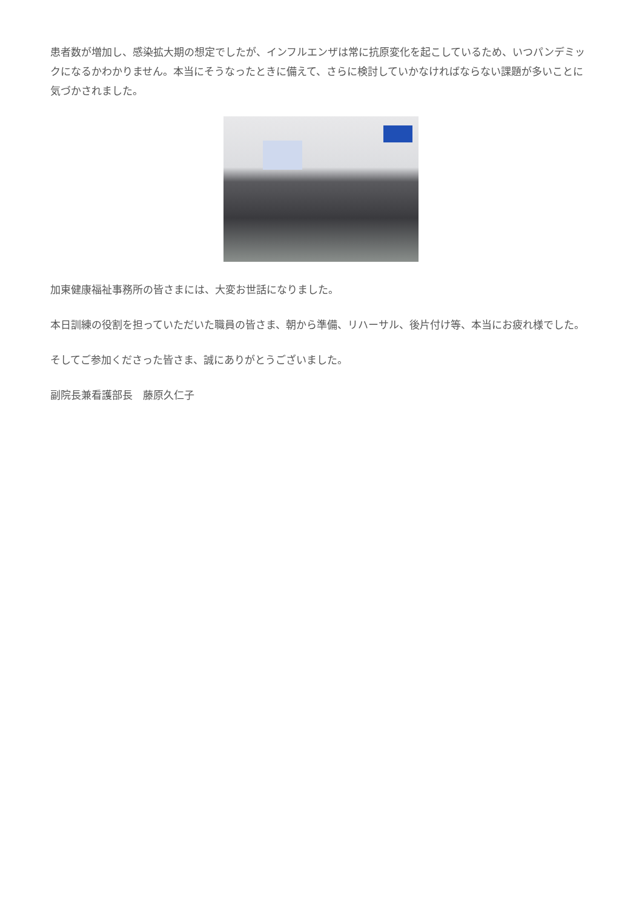患者数が増加し、感染拡大期の想定でしたが、インフルエンザは常に抗原変化を起こしているため、いつパンデミックになるかわかりません。本当にそうなったときに備えて、さらに検討していかなければならない課題が多いことに気づかされました。
加東健康福祉事務所の皆さまには、大変お世話になりました。
本日訓練の役割を担っていただいた職員の皆さま、朝から準備、リハーサル、後片付け等、本当にお疲れ様でした。
そしてご参加くださった皆さま、誠にありがとうございました。
副院長兼看護部長　藤原久仁子